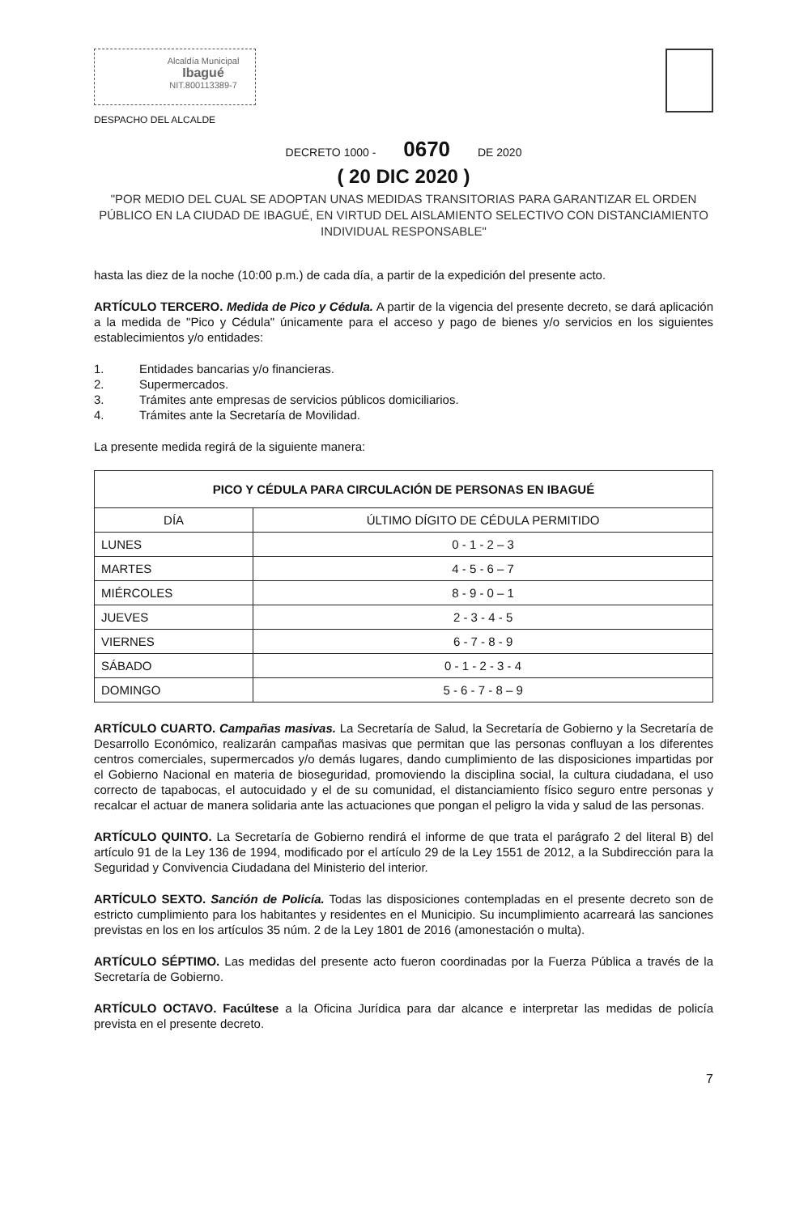Alcaldía Municipal
Ibagué
NIT.800113389-7
DESPACHO DEL ALCALDE
DECRETO 1000 - 0670 DE 2020
( 20 DIC 2020 )
"POR MEDIO DEL CUAL SE ADOPTAN UNAS MEDIDAS TRANSITORIAS PARA GARANTIZAR EL ORDEN PÚBLICO EN LA CIUDAD DE IBAGUÉ, EN VIRTUD DEL AISLAMIENTO SELECTIVO CON DISTANCIAMIENTO INDIVIDUAL RESPONSABLE"
hasta las diez de la noche (10:00 p.m.) de cada día, a partir de la expedición del presente acto.
ARTÍCULO TERCERO. Medida de Pico y Cédula. A partir de la vigencia del presente decreto, se dará aplicación a la medida de "Pico y Cédula" únicamente para el acceso y pago de bienes y/o servicios en los siguientes establecimientos y/o entidades:
1. Entidades bancarias y/o financieras.
2. Supermercados.
3. Trámites ante empresas de servicios públicos domiciliarios.
4. Trámites ante la Secretaría de Movilidad.
La presente medida regirá de la siguiente manera:
| PICO Y CÉDULA PARA CIRCULACIÓN DE PERSONAS EN IBAGUÉ | |
| --- | --- |
| DÍA | ÚLTIMO DÍGITO DE CÉDULA PERMITIDO |
| LUNES | 0 - 1 - 2 – 3 |
| MARTES | 4 - 5 - 6 – 7 |
| MIÉRCOLES | 8 - 9 - 0 – 1 |
| JUEVES | 2 - 3 - 4 - 5 |
| VIERNES | 6 - 7 - 8 - 9 |
| SÁBADO | 0 - 1 - 2 - 3 - 4 |
| DOMINGO | 5 - 6 - 7 - 8 – 9 |
ARTÍCULO CUARTO. Campañas masivas. La Secretaría de Salud, la Secretaría de Gobierno y la Secretaría de Desarrollo Económico, realizarán campañas masivas que permitan que las personas confluyan a los diferentes centros comerciales, supermercados y/o demás lugares, dando cumplimiento de las disposiciones impartidas por el Gobierno Nacional en materia de bioseguridad, promoviendo la disciplina social, la cultura ciudadana, el uso correcto de tapabocas, el autocuidado y el de su comunidad, el distanciamiento físico seguro entre personas y recalcar el actuar de manera solidaria ante las actuaciones que pongan el peligro la vida y salud de las personas.
ARTÍCULO QUINTO. La Secretaría de Gobierno rendirá el informe de que trata el parágrafo 2 del literal B) del artículo 91 de la Ley 136 de 1994, modificado por el artículo 29 de la Ley 1551 de 2012, a la Subdirección para la Seguridad y Convivencia Ciudadana del Ministerio del interior.
ARTÍCULO SEXTO. Sanción de Policía. Todas las disposiciones contempladas en el presente decreto son de estricto cumplimiento para los habitantes y residentes en el Municipio. Su incumplimiento acarreará las sanciones previstas en los en los artículos 35 núm. 2 de la Ley 1801 de 2016 (amonestación o multa).
ARTÍCULO SÉPTIMO. Las medidas del presente acto fueron coordinadas por la Fuerza Pública a través de la Secretaría de Gobierno.
ARTÍCULO OCTAVO. Facúltese a la Oficina Jurídica para dar alcance e interpretar las medidas de policía prevista en el presente decreto.
7